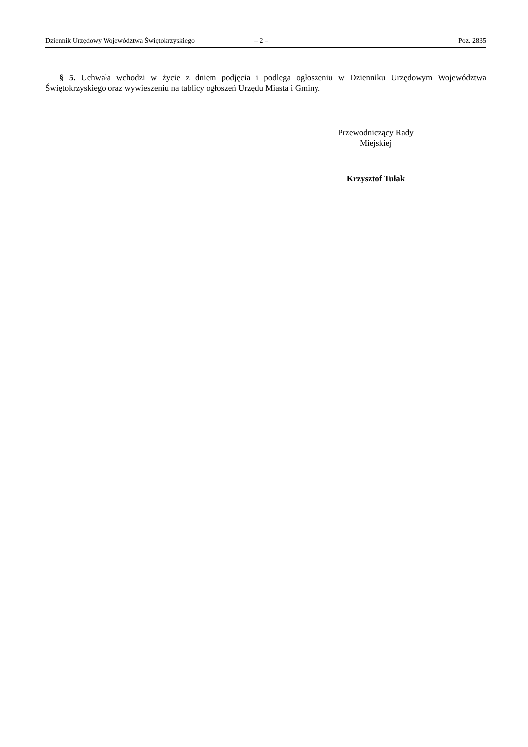Dziennik Urzędowy Województwa Świętokrzyskiego – 2 – Poz. 2835
§ 5. Uchwała wchodzi w życie z dniem podjęcia i podlega ogłoszeniu w Dzienniku Urzędowym Województwa Świętokrzyskiego oraz wywieszeniu na tablicy ogłoszeń Urzędu Miasta i Gminy.
Przewodniczący Rady
Miejskiej
Krzysztof Tułak